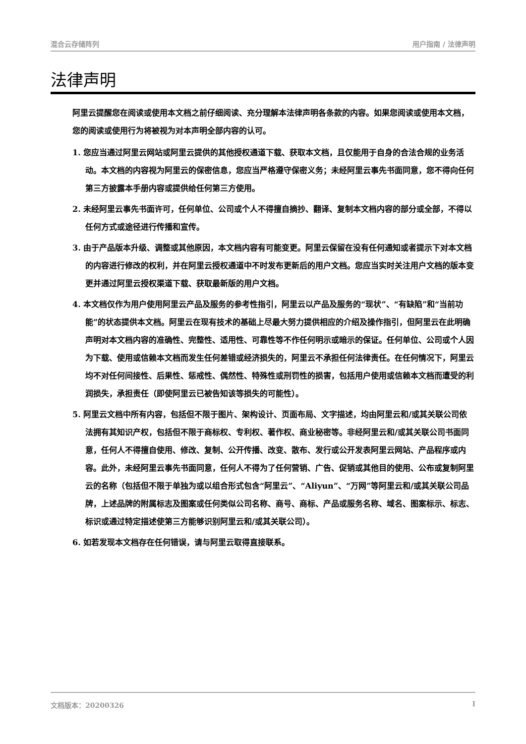混合云存储阵列 用户指南 / 法律声明
法律声明
阿里云提醒您在阅读或使用本文档之前仔细阅读、充分理解本法律声明各条款的内容。如果您阅读或使用本文档，您的阅读或使用行为将被视为对本声明全部内容的认可。
1. 您应当通过阿里云网站或阿里云提供的其他授权通道下载、获取本文档，且仅能用于自身的合法合规的业务活动。本文档的内容视为阿里云的保密信息，您应当严格遵守保密义务；未经阿里云事先书面同意，您不得向任何第三方披露本手册内容或提供给任何第三方使用。
2. 未经阿里云事先书面许可，任何单位、公司或个人不得擅自摘抄、翻译、复制本文档内容的部分或全部，不得以任何方式或途径进行传播和宣传。
3. 由于产品版本升级、调整或其他原因，本文档内容有可能变更。阿里云保留在没有任何通知或者提示下对本文档的内容进行修改的权利，并在阿里云授权通道中不时发布更新后的用户文档。您应当实时关注用户文档的版本变更并通过阿里云授权渠道下载、获取最新版的用户文档。
4. 本文档仅作为用户使用阿里云产品及服务的参考性指引，阿里云以产品及服务的“现状”、“有缺陷”和“当前功能”的状态提供本文档。阿里云在现有技术的基础上尽最大努力提供相应的介绍及操作指引，但阿里云在此明确声明对本文档内容的准确性、完整性、适用性、可靠性等不作任何明示或暗示的保证。任何单位、公司或个人因为下载、使用或信赖本文档而发生任何差错或经济损失的，阿里云不承担任何法律责任。在任何情况下，阿里云均不对任何间接性、后果性、惩戒性、偶然性、特殊性或刑罚性的损害，包括用户使用或信赖本文档而遭受的利润损失，承担责任（即使阿里云已被告知该等损失的可能性）。
5. 阿里云文档中所有内容，包括但不限于图片、架构设计、页面布局、文字描述，均由阿里云和/或其关联公司依法拥有其知识产权，包括但不限于商标权、专利权、著作权、商业秘密等。非经阿里云和/或其关联公司书面同意，任何人不得擅自使用、修改、复制、公开传播、改变、散布、发行或公开发表阿里云网站、产品程序或内容。此外，未经阿里云事先书面同意，任何人不得为了任何营销、广告、促销或其他目的使用、公布或复制阿里云的名称（包括但不限于单独为或以组合形式包含“阿里云”、“Aliyun”、“万网”等阿里云和/或其关联公司品牌，上述品牌的附属标志及图案或任何类似公司名称、商号、商标、产品或服务名称、域名、图案标示、标志、标识或通过特定描述使第三方能够识别阿里云和/或其关联公司）。
6. 如若发现本文档存在任何错误，请与阿里云取得直接联系。
文档版本：20200326 I